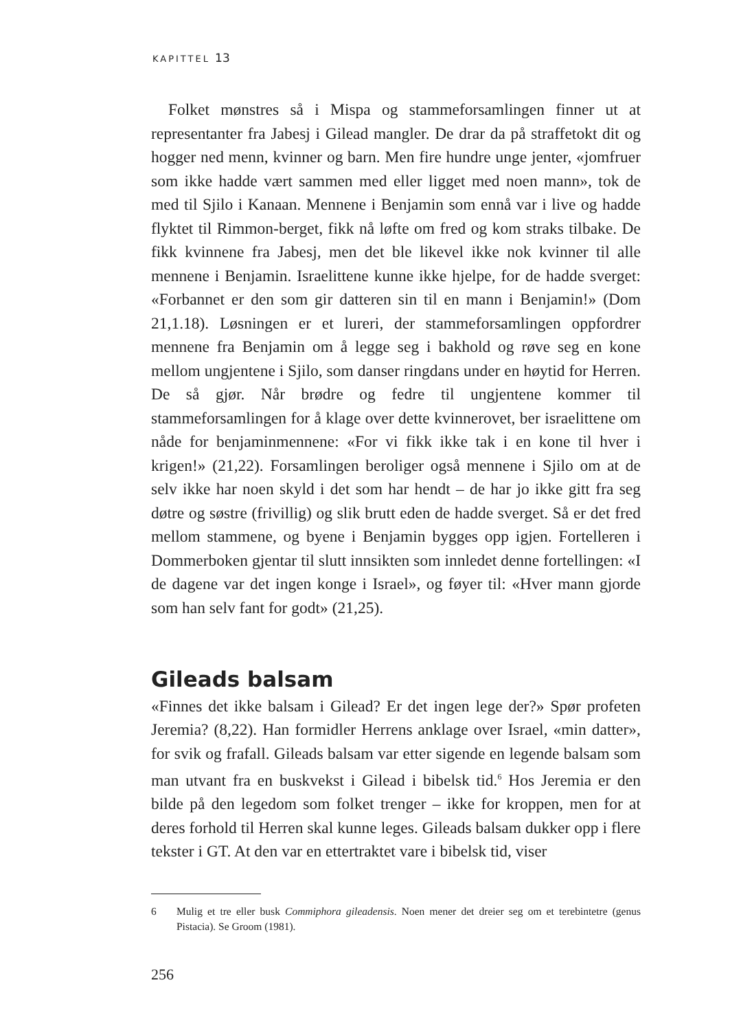KAPITTEL 13
Folket mønstres så i Mispa og stammeforsamlingen finner ut at representanter fra Jabesj i Gilead mangler. De drar da på straffetokt dit og hogger ned menn, kvinner og barn. Men fire hundre unge jenter, «jomfruer som ikke hadde vært sammen med eller ligget med noen mann», tok de med til Sjilo i Kanaan. Mennene i Benjamin som ennå var i live og hadde flyktet til Rimmon-berget, fikk nå løfte om fred og kom straks tilbake. De fikk kvinnene fra Jabesj, men det ble likevel ikke nok kvinner til alle mennene i Benjamin. Israelittene kunne ikke hjelpe, for de hadde sverget: «Forbannet er den som gir datteren sin til en mann i Benjamin!» (Dom 21,1.18). Løsningen er et lureri, der stammeforsamlingen oppfordrer mennene fra Benjamin om å legge seg i bakhold og røve seg en kone mellom ungjentene i Sjilo, som danser ringdans under en høytid for Herren. De så gjør. Når brødre og fedre til ungjentene kommer til stammeforsamlingen for å klage over dette kvinnerovet, ber israelittene om nåde for benjaminmennene: «For vi fikk ikke tak i en kone til hver i krigen!» (21,22). Forsamlingen beroliger også mennene i Sjilo om at de selv ikke har noen skyld i det som har hendt – de har jo ikke gitt fra seg døtre og søstre (frivillig) og slik brutt eden de hadde sverget. Så er det fred mellom stammene, og byene i Benjamin bygges opp igjen. Fortelleren i Dommerboken gjentar til slutt innsikten som innledet denne fortellingen: «I de dagene var det ingen konge i Israel», og føyer til: «Hver mann gjorde som han selv fant for godt» (21,25).
Gileads balsam
«Finnes det ikke balsam i Gilead? Er det ingen lege der?» Spør profeten Jeremia? (8,22). Han formidler Herrens anklage over Israel, «min datter», for svik og frafall. Gileads balsam var etter sigende en legende balsam som man utvant fra en buskvekst i Gilead i bibelsk tid.<sup>6</sup> Hos Jeremia er den bilde på den legedom som folket trenger – ikke for kroppen, men for at deres forhold til Herren skal kunne leges. Gileads balsam dukker opp i flere tekster i GT. At den var en ettertraktet vare i bibelsk tid, viser
6 Mulig et tre eller busk Commiphora gileadensis. Noen mener det dreier seg om et terebintetre (genus Pistacia). Se Groom (1981).
256